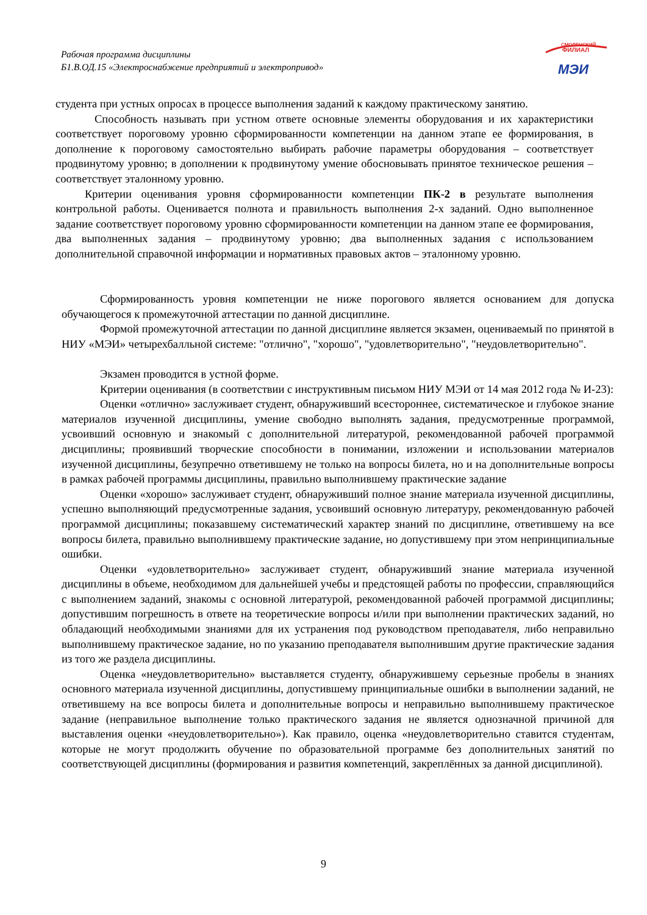Рабочая программа дисциплины
Б1.В.ОД.15 «Электроснабжение предприятий и электропривод»
СМОЛЕНСКИЙ
ФИЛИАЛ
МЭИ
студента при устных опросах в процессе выполнения заданий к каждому практическому занятию.
Способность называть при устном ответе основные элементы оборудования и их характеристики соответствует пороговому уровню сформированности компетенции на данном этапе ее формирования, в дополнение к пороговому самостоятельно выбирать рабочие параметры оборудования – соответствует продвинутому уровню; в дополнении к продвинутому умение обосновывать принятое техническое решения – соответствует эталонному уровню.
Критерии оценивания уровня сформированности компетенции ПК-2 в результате выполнения контрольной работы. Оценивается полнота и правильность выполнения 2-х заданий. Одно выполненное задание соответствует пороговому уровню сформированности компетенции на данном этапе ее формирования, два выполненных задания – продвинутому уровню; два выполненных задания с использованием дополнительной справочной информации и нормативных правовых актов – эталонному уровню.
Сформированность уровня компетенции не ниже порогового является основанием для допуска обучающегося к промежуточной аттестации по данной дисциплине.
Формой промежуточной аттестации по данной дисциплине является экзамен, оцениваемый по принятой в НИУ «МЭИ» четырехбалльной системе: "отлично", "хорошо", "удовлетворительно", "неудовлетворительно".
Экзамен проводится в устной форме.
Критерии оценивания (в соответствии с инструктивным письмом НИУ МЭИ от 14 мая 2012 года № И-23):
Оценки «отлично» заслуживает студент, обнаруживший всестороннее, систематическое и глубокое знание материалов изученной дисциплины, умение свободно выполнять задания, предусмотренные программой, усвоивший основную и знакомый с дополнительной литературой, рекомендованной рабочей программой дисциплины; проявивший творческие способности в понимании, изложении и использовании материалов изученной дисциплины, безупречно ответившему не только на вопросы билета, но и на дополнительные вопросы в рамках рабочей программы дисциплины, правильно выполнившему практические задание
Оценки «хорошо» заслуживает студент, обнаруживший полное знание материала изученной дисциплины, успешно выполняющий предусмотренные задания, усвоивший основную литературу, рекомендованную рабочей программой дисциплины; показавшему систематический характер знаний по дисциплине, ответившему на все вопросы билета, правильно выполнившему практические задание, но допустившему при этом непринципиальные ошибки.
Оценки «удовлетворительно» заслуживает студент, обнаруживший знание материала изученной дисциплины в объеме, необходимом для дальнейшей учебы и предстоящей работы по профессии, справляющийся с выполнением заданий, знакомы с основной литературой, рекомендованной рабочей программой дисциплины; допустившим погрешность в ответе на теоретические вопросы и/или при выполнении практических заданий, но обладающий необходимыми знаниями для их устранения под руководством преподавателя, либо неправильно выполнившему практическое задание, но по указанию преподавателя выполнившим другие практические задания из того же раздела дисциплины.
Оценка «неудовлетворительно» выставляется студенту, обнаружившему серьезные пробелы в знаниях основного материала изученной дисциплины, допустившему принципиальные ошибки в выполнении заданий, не ответившему на все вопросы билета и дополнительные вопросы и неправильно выполнившему практическое задание (неправильное выполнение только практического задания не является однозначной причиной для выставления оценки «неудовлетворительно»). Как правило, оценка «неудовлетворительно ставится студентам, которые не могут продолжить обучение по образовательной программе без дополнительных занятий по соответствующей дисциплины (формирования и развития компетенций, закреплённых за данной дисциплиной).
9